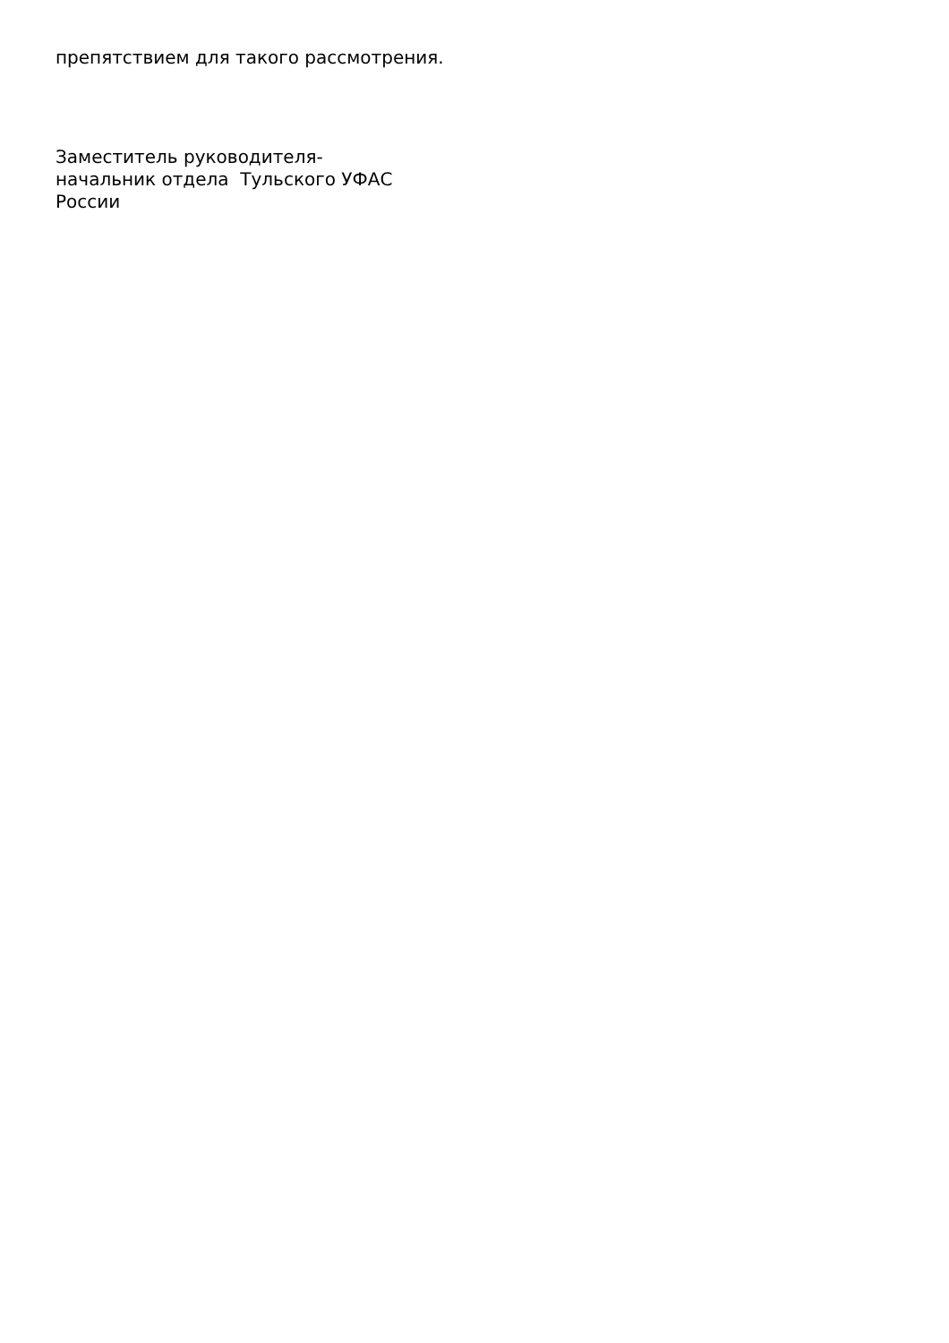препятствием для такого рассмотрения.
Заместитель руководителя-
начальник отдела Тульского УФАС
России